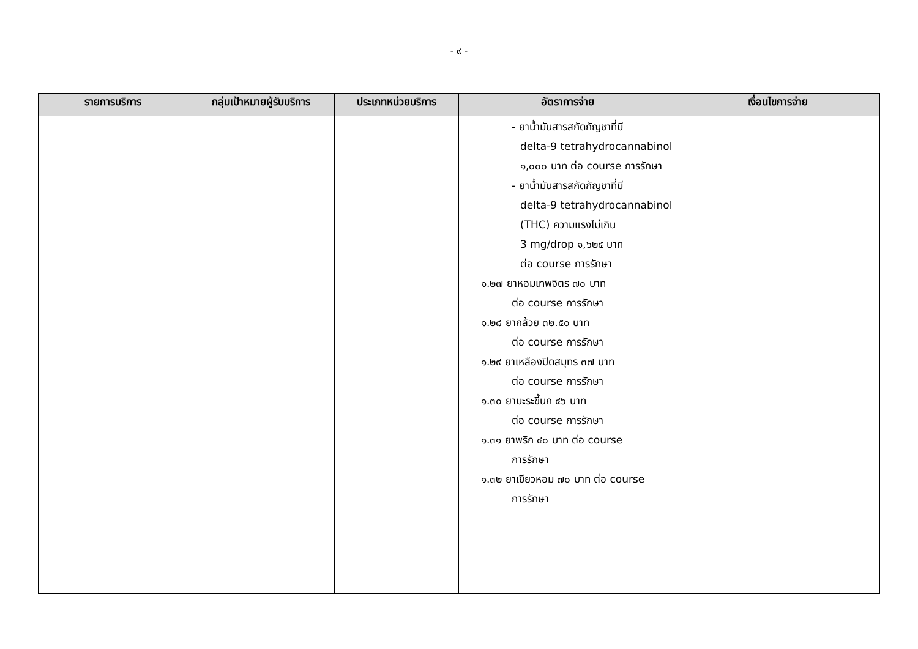- ๙ -
| รายการบริการ | กลุ่มเป้าหมายผู้รับบริการ | ประเภทหน่วยบริการ | อัตราการจ่าย | เงื่อนไขการจ่าย |
| --- | --- | --- | --- | --- |
| | | | - ยาน้ำมันสารสกัดกัญชาที่มี delta-9 tetrahydrocannabinol ๑,๐๐๐ บาท ต่อ course การรักษา - ยาน้ำมันสารสกัดกัญชาที่มี delta-9 tetrahydrocannabinol (THC) ความแรงไม่เกิน 3 mg/drop ๑,๖๒๕ บาท ต่อ course การรักษา ๑.๒๗ ยาหอมเทพจิตร ๗๐ บาท ต่อ course การรักษา ๑.๒๘ ยากล้วย ๓๒.๕๐ บาท ต่อ course การรักษา ๑.๒๙ ยาเหลืองปิดสมุทร ๓๗ บาท ต่อ course การรักษา ๑.๓๐ ยามะระขี้นก ๔๖ บาท ต่อ course การรักษา ๑.๓๑ ยาพริก ๔๐ บาท ต่อ course การรักษา ๑.๓๒ ยาเขียวหอม ๗๐ บาท ต่อ course การรักษา | |